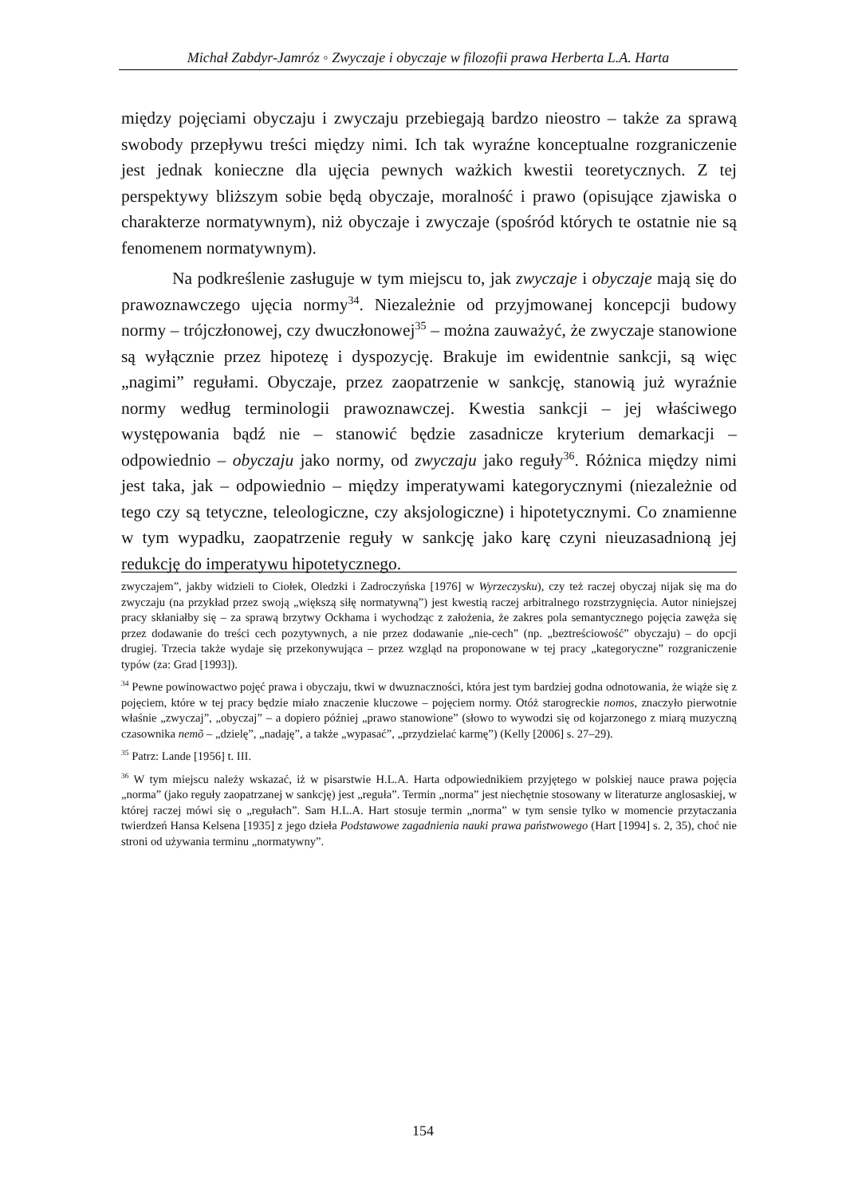Michał Zabdyr-Jamróz ◦ Zwyczaje i obyczaje w filozofii prawa Herberta L.A. Harta
między pojęciami obyczaju i zwyczaju przebiegają bardzo nieostro – także za sprawą swobody przepływu treści między nimi. Ich tak wyraźne konceptualne rozgraniczenie jest jednak konieczne dla ujęcia pewnych ważkich kwestii teoretycznych. Z tej perspektywy bliższym sobie będą obyczaje, moralność i prawo (opisujące zjawiska o charakterze normatywnym), niż obyczaje i zwyczaje (spośród których te ostatnie nie są fenomenem normatywnym).
Na podkreślenie zasługuje w tym miejscu to, jak zwyczaje i obyczaje mają się do prawoznawczego ujęcia normy<sup>34</sup>. Niezależnie od przyjmowanej koncepcji budowy normy – trójczłonowej, czy dwuczłonowej<sup>35</sup> – można zauważyć, że zwyczaje stanowione są wyłącznie przez hipotezę i dyspozycję. Brakuje im ewidentnie sankcji, są więc „nagimi” regułami. Obyczaje, przez zaopatrzenie w sankcję, stanowią już wyraźnie normy według terminologii prawoznawczej. Kwestia sankcji – jej właściwego występowania bądź nie – stanowić będzie zasadnicze kryterium demarkacji – odpowiednio – obyczaju jako normy, od zwyczaju jako reguły<sup>36</sup>. Różnica między nimi jest taka, jak – odpowiednio – między imperatywami kategorycznymi (niezależnie od tego czy są tetyczne, teleologiczne, czy aksjologiczne) i hipotetycznymi. Co znamienne w tym wypadku, zaopatrzenie reguły w sankcję jako karę czyni nieuzasadnioną jej redukcję do imperatywu hipotetycznego.
zwyczajem”, jakby widzieli to Ciołek, Oledzki i Zadroczyńska [1976] w Wyrzeczysku), czy też raczej obyczaj nijak się ma do zwyczaju (na przykład przez swoją „większą siłę normatywną”) jest kwestią raczej arbitralnego rozstrzygnięcia. Autor niniejszej pracy skłaniałby się – za sprawą brzytwy Ockhama i wychodząc z założenia, że zakres pola semantycznego pojęcia zawęża się przez dodawanie do treści cech pozytywnych, a nie przez dodawanie „nie-cech” (np. „beztreściowość” obyczaju) – do opcji drugiej. Trzecia także wydaje się przekonywująca – przez wzgląd na proponowane w tej pracy „kategoryczne” rozgraniczenie typów (za: Grad [1993]).
<sup>34</sup> Pewne powinowactwo pojęć prawa i obyczaju, tkwi w dwuznaczności, która jest tym bardziej godna odnotowania, że wiąże się z pojęciem, które w tej pracy będzie miało znaczenie kluczowe – pojęciem normy. Otóż starogreckie nomos, znaczyło pierwotnie właśnie „zwyczaj”, „obyczaj” – a dopiero później „prawo stanowione” (słowo to wywodzi się od kojarzonego z miarą muzyczną czasownika nemõ – „dzielę”, „nadaję”, a także „wypasać”, „przydzielać karmę”) (Kelly [2006] s. 27–29).
<sup>35</sup> Patrz: Lande [1956] t. III.
<sup>36</sup> W tym miejscu należy wskazać, iż w pisarstwie H.L.A. Harta odpowiednikiem przyjętego w polskiej nauce prawa pojęcia „norma” (jako reguły zaopatrzanej w sankcję) jest „reguła”. Termin „norma” jest niechętnie stosowany w literaturze anglosaskiej, w której raczej mówi się o „regułach”. Sam H.L.A. Hart stosuje termin „norma” w tym sensie tylko w momencie przytaczania twierdzeń Hansa Kelsena [1935] z jego dzieła Podstawowe zagadnienia nauki prawa państwowego (Hart [1994] s. 2, 35), choć nie stroni od używania terminu „normatywny”.
154